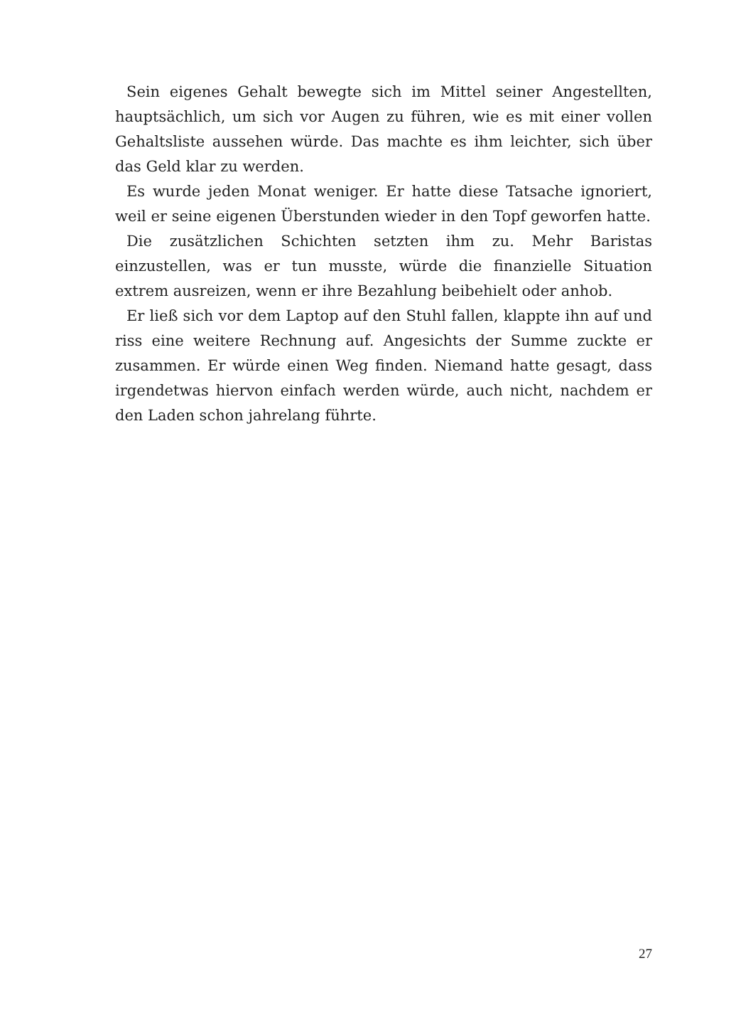Sein eigenes Gehalt bewegte sich im Mittel seiner Angestellten, hauptsächlich, um sich vor Augen zu führen, wie es mit einer vollen Gehaltsliste aussehen würde. Das machte es ihm leichter, sich über das Geld klar zu werden.
Es wurde jeden Monat weniger. Er hatte diese Tatsache ignoriert, weil er seine eigenen Überstunden wieder in den Topf geworfen hatte.
Die zusätzlichen Schichten setzten ihm zu. Mehr Baristas einzustellen, was er tun musste, würde die finanzielle Situation extrem ausreizen, wenn er ihre Bezahlung beibehielt oder anhob.
Er ließ sich vor dem Laptop auf den Stuhl fallen, klappte ihn auf und riss eine weitere Rechnung auf. Angesichts der Summe zuckte er zusammen. Er würde einen Weg finden. Niemand hatte gesagt, dass irgendetwas hiervon einfach werden würde, auch nicht, nachdem er den Laden schon jahrelang führte.
27